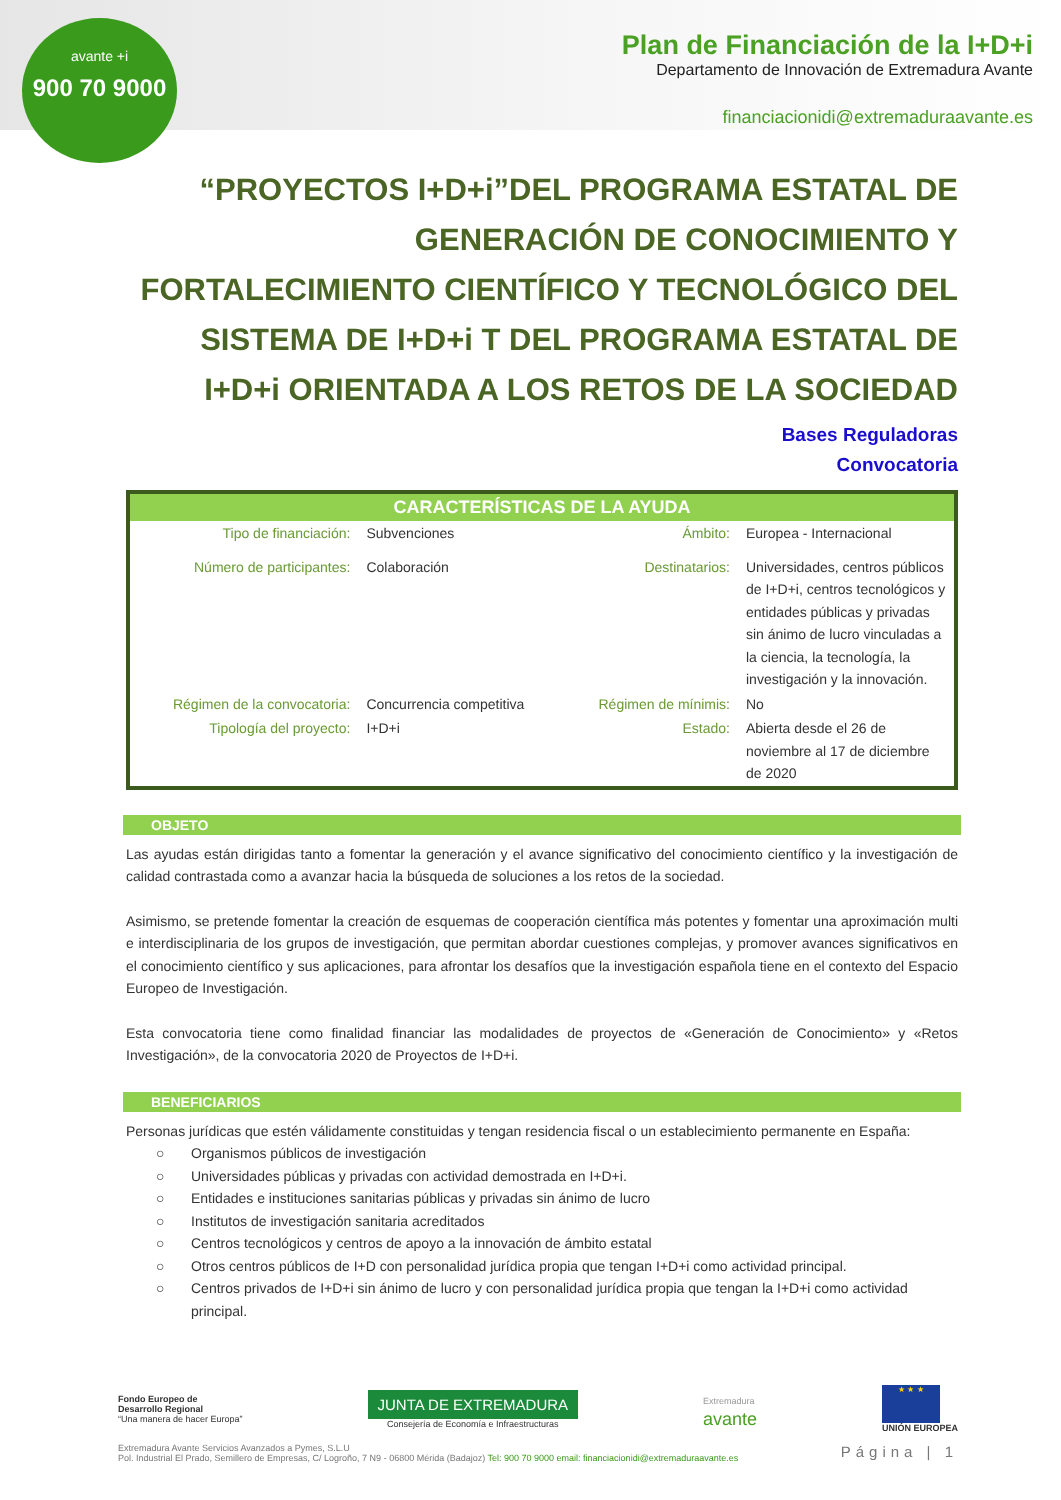avante +i
900 70 9000
Plan de Financiación de la I+D+i
Departamento de Innovación de Extremadura Avante
financiacionidi@extremaduraavante.es
“PROYECTOS I+D+i”DEL PROGRAMA ESTATAL DE GENERACIÓN DE CONOCIMIENTO Y FORTALECIMIENTO CIENTÍFICO Y TECNOLÓGICO DEL SISTEMA DE I+D+i T DEL PROGRAMA ESTATAL DE I+D+i ORIENTADA A LOS RETOS DE LA SOCIEDAD
Bases Reguladoras
Convocatoria
CARACTERÍSTICAS DE LA AYUDA
| Tipo de financiación: | Subvenciones | Ámbito: | Europea - Internacional |
| Número de participantes: | Colaboración | Destinatarios: | Universidades, centros públicos de I+D+i, centros tecnológicos y entidades públicas y privadas sin ánimo de lucro vinculadas a la ciencia, la tecnología, la investigación y la innovación. |
| Régimen de la convocatoria: | Concurrencia competitiva | Régimen de mínimis: | No |
| Tipología del proyecto: | I+D+i | Estado: | Abierta desde el 26 de noviembre al 17 de diciembre de 2020 |
OBJETO
Las ayudas están dirigidas tanto a fomentar la generación y el avance significativo del conocimiento científico y la investigación de calidad contrastada como a avanzar hacia la búsqueda de soluciones a los retos de la sociedad.
Asimismo, se pretende fomentar la creación de esquemas de cooperación científica más potentes y fomentar una aproximación multi e interdisciplinaria de los grupos de investigación, que permitan abordar cuestiones complejas, y promover avances significativos en el conocimiento científico y sus aplicaciones, para afrontar los desafíos que la investigación española tiene en el contexto del Espacio Europeo de Investigación.
Esta convocatoria tiene como finalidad financiar las modalidades de proyectos de «Generación de Conocimiento» y «Retos Investigación», de la convocatoria 2020 de Proyectos de I+D+i.
BENEFICIARIOS
Personas jurídicas que estén válidamente constituidas y tengan residencia fiscal o un establecimiento permanente en España:
○ Organismos públicos de investigación
○ Universidades públicas y privadas con actividad demostrada en I+D+i.
○ Entidades e instituciones sanitarias públicas y privadas sin ánimo de lucro
○ Institutos de investigación sanitaria acreditados
○ Centros tecnológicos y centros de apoyo a la innovación de ámbito estatal
○ Otros centros públicos de I+D con personalidad jurídica propia que tengan I+D+i como actividad principal.
○ Centros privados de I+D+i sin ánimo de lucro y con personalidad jurídica propia que tengan la I+D+i como actividad principal.
Fondo Europeo de
Desarrollo Regional
“Una manera de hacer Europa”
JUNTA DE EXTREMADURA
Consejería de Economía e Infraestructuras
Extremadura
avante
★ ★ ★
UNIÓN EUROPEA
Extremadura Avante Servicios Avanzados a Pymes, S.L.U
Pol. Industrial El Prado, Semillero de Empresas, C/ Logroño, 7 N9 - 06800 Mérida (Badajoz) Tel: 900 70 9000 email: financiacionidi@extremaduraavante.es
Página | 1